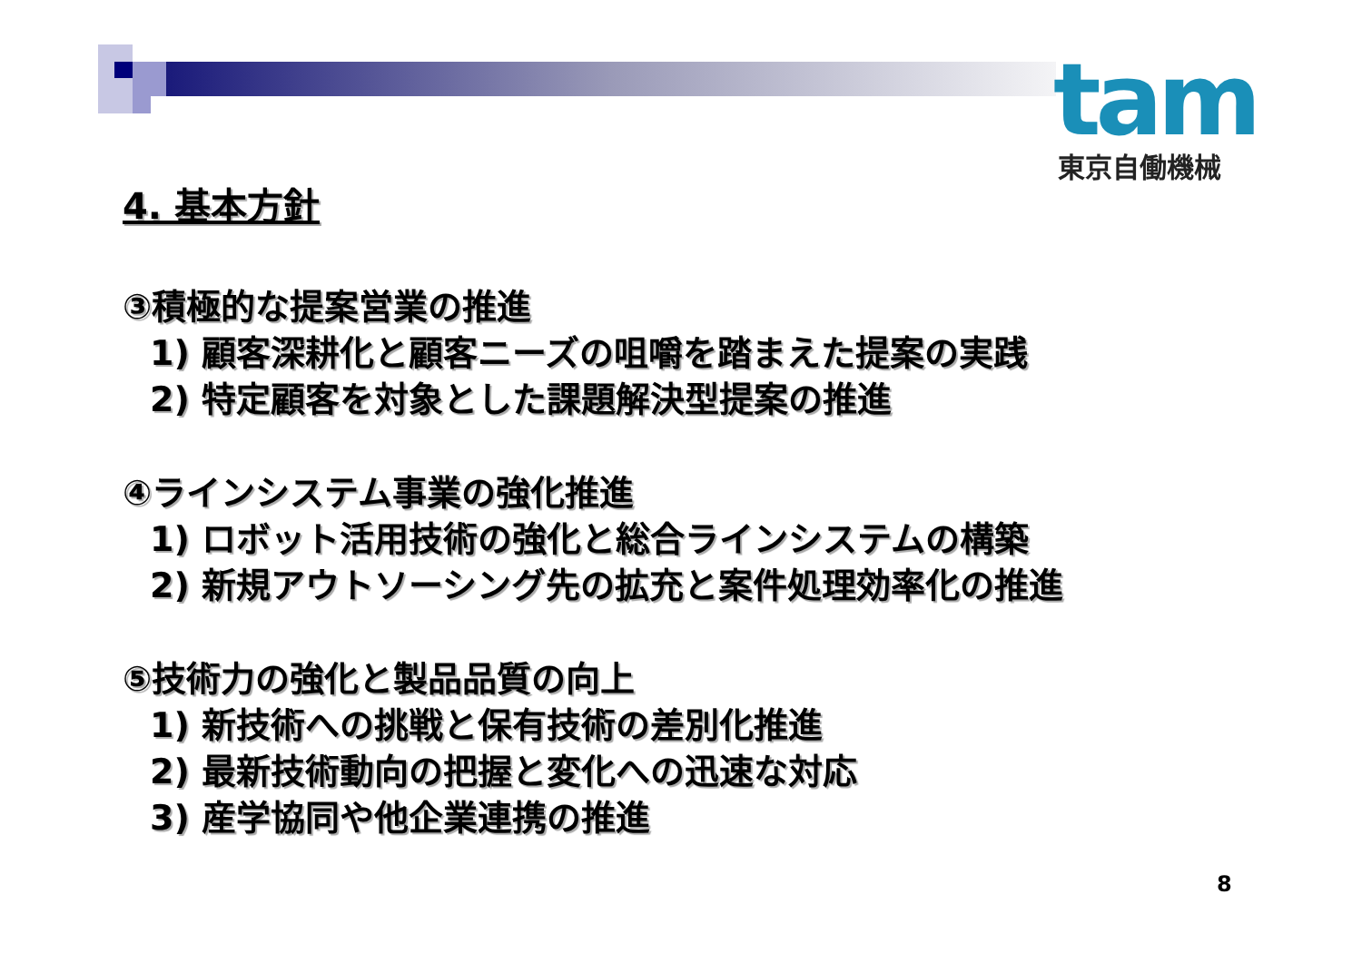tam
東京自働機械
4. 基本方針
③積極的な提案営業の推進
1) 顧客深耕化と顧客ニーズの咀嚼を踏まえた提案の実践
2) 特定顧客を対象とした課題解決型提案の推進
④ラインシステム事業の強化推進
1) ロボット活用技術の強化と総合ラインシステムの構築
2) 新規アウトソーシング先の拡充と案件処理効率化の推進
⑤技術力の強化と製品品質の向上
1) 新技術への挑戦と保有技術の差別化推進
2) 最新技術動向の把握と変化への迅速な対応
3) 産学協同や他企業連携の推進
8